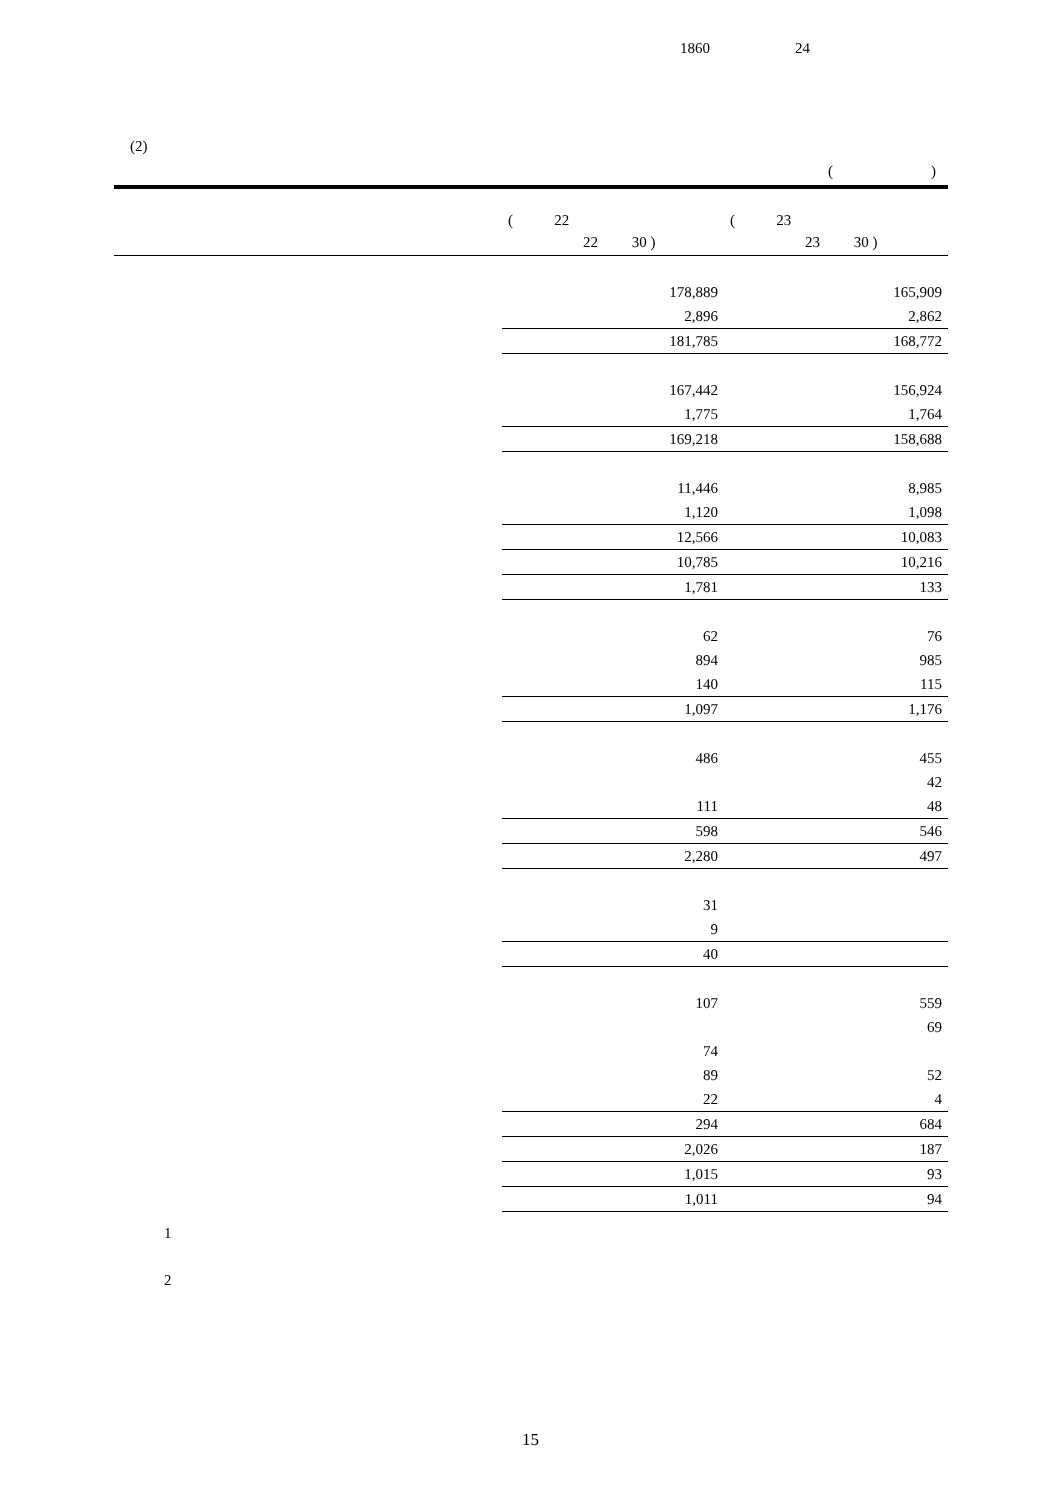1860 24
(2)
( )
| | ( 22 22 30 ) | ( 23 23 30 ) |
| | 178,889 | 165,909 |
| | 2,896 | 2,862 |
| | 181,785 | 168,772 |
| | 167,442 | 156,924 |
| | 1,775 | 1,764 |
| | 169,218 | 158,688 |
| | 11,446 | 8,985 |
| | 1,120 | 1,098 |
| | 12,566 | 10,083 |
| | 10,785 | 10,216 |
| | 1,781 | 133 |
| | 62 | 76 |
| | 894 | 985 |
| | 140 | 115 |
| | 1,097 | 1,176 |
| | 486 | 455 |
| | | 42 |
| | 111 | 48 |
| | 598 | 546 |
| | 2,280 | 497 |
| | 31 | |
| | 9 | |
| | 40 | |
| | 107 | 559 |
| | | 69 |
| | 74 | |
| | 89 | 52 |
| | 22 | 4 |
| | 294 | 684 |
| | 2,026 | 187 |
| | 1,015 | 93 |
| | 1,011 | 94 |
1
2
15